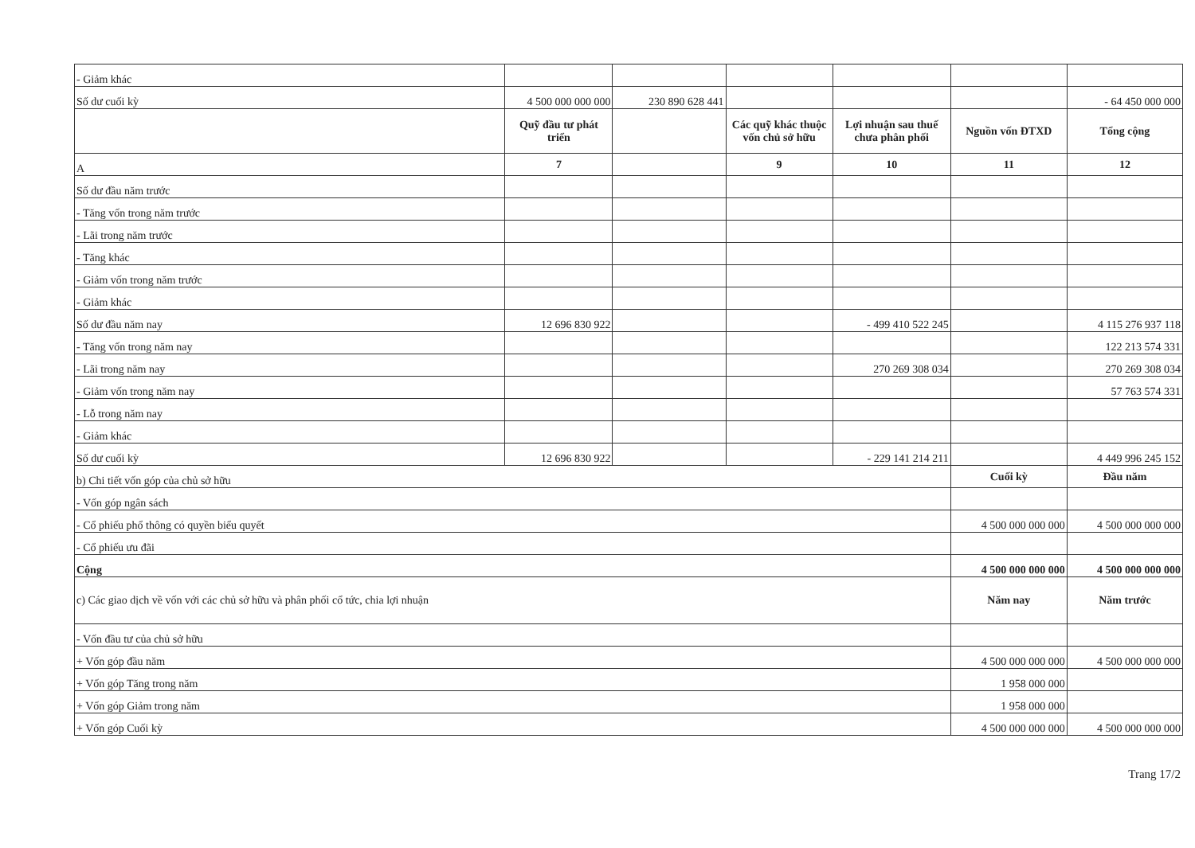| - Giảm khác | | | | | | |
| Số dư cuối kỳ | 4 500 000 000 000 | 230 890 628 441 | | | | - 64 450 000 000 |
| | Quỹ đầu tư phát triển | | Các quỹ khác thuộc vốn chủ sở hữu | Lợi nhuận sau thuế chưa phân phối | Nguồn vốn ĐTXD | Tổng cộng |
| A | 7 | | 9 | 10 | 11 | 12 |
| Số dư đầu năm trước | | | | | | |
| - Tăng vốn trong năm trước | | | | | | |
| - Lãi trong năm trước | | | | | | |
| - Tăng khác | | | | | | |
| - Giảm vốn trong năm trước | | | | | | |
| - Giảm khác | | | | | | |
| Số dư đầu năm nay | 12 696 830 922 | | | - 499 410 522 245 | | 4 115 276 937 118 |
| - Tăng vốn trong năm nay | | | | | | 122 213 574 331 |
| - Lãi trong năm nay | | | | 270 269 308 034 | | 270 269 308 034 |
| - Giảm vốn trong năm nay | | | | | | 57 763 574 331 |
| - Lỗ trong năm nay | | | | | | |
| - Giảm khác | | | | | | |
| Số dư cuối kỳ | 12 696 830 922 | | | - 229 141 214 211 | | 4 449 996 245 152 |
| b) Chi tiết vốn góp của chủ sở hữu | | | | | Cuối kỳ | Đầu năm |
| - Vốn góp ngân sách | | | | | | |
| - Cổ phiếu phổ thông có quyền biểu quyết | | | | | 4 500 000 000 000 | 4 500 000 000 000 |
| - Cổ phiếu ưu đãi | | | | | | |
| Cộng | | | | | 4 500 000 000 000 | 4 500 000 000 000 |
| c) Các giao dịch về vốn với các chủ sở hữu và phân phối cổ tức, chia lợi nhuận | | | | | Năm nay | Năm trước |
| - Vốn đầu tư của chủ sở hữu | | | | | | |
| + Vốn góp đầu năm | | | | | 4 500 000 000 000 | 4 500 000 000 000 |
| + Vốn góp Tăng trong năm | | | | | 1 958 000 000 | |
| + Vốn góp Giảm trong năm | | | | | 1 958 000 000 | |
| + Vốn góp Cuối kỳ | | | | | 4 500 000 000 000 | 4 500 000 000 000 |
Trang 17/2